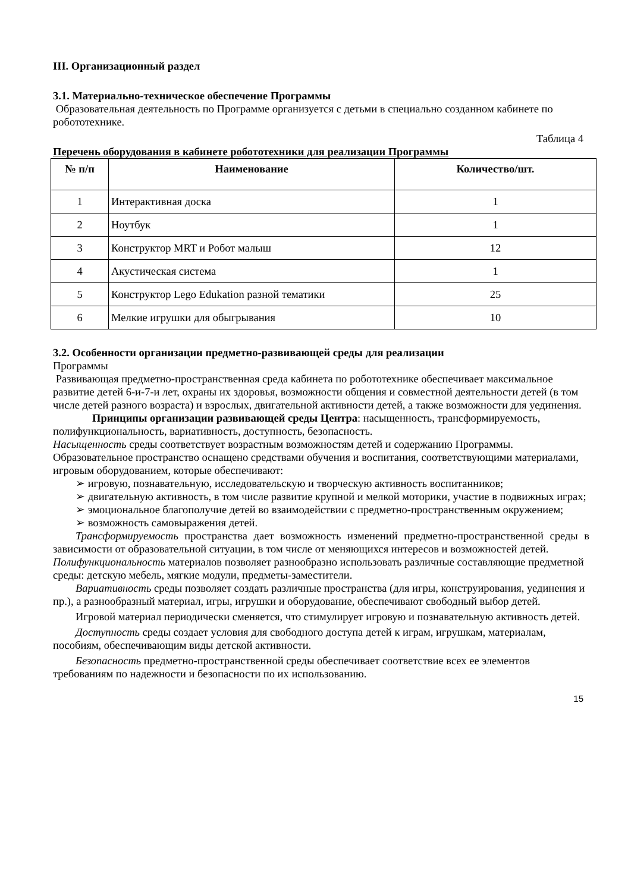III. Организационный раздел
3.1. Материально-техническое обеспечение Программы
Образовательная деятельность по Программе организуется с детьми в специально созданном кабинете по робототехнике.
Таблица 4
Перечень оборудования в кабинете робототехники для реализации Программы
| № п/п | Наименование | Количество/шт. |
| --- | --- | --- |
| 1 | Интерактивная доска | 1 |
| 2 | Ноутбук | 1 |
| 3 | Конструктор MRT и Робот малыш | 12 |
| 4 | Акустическая система | 1 |
| 5 | Конструктор Lego Edukation разной тематики | 25 |
| 6 | Мелкие игрушки для обыгрывания | 10 |
3.2. Особенности организации предметно-развивающей среды для реализации
Программы
Развивающая предметно-пространственная среда кабинета по робототехнике обеспечивает максимальное развитие детей 6-и-7-и лет, охраны их здоровья, возможности общения и совместной деятельности детей (в том числе детей разного возраста) и взрослых, двигательной активности детей, а также возможности для уединения.
Принципы организации развивающей среды Центра: насыщенность, трансформируемость, полифункциональность, вариативность, доступность, безопасность.
Насыщенность среды соответствует возрастным возможностям детей и содержанию Программы. Образовательное пространство оснащено средствами обучения и воспитания, соответствующими материалами, игровым оборудованием, которые обеспечивают:
➢ игровую, познавательную, исследовательскую и творческую активность воспитанников;
➢ двигательную активность, в том числе развитие крупной и мелкой моторики, участие в подвижных играх;
➢ эмоциональное благополучие детей во взаимодействии с предметно-пространственным окружением;
➢ возможность самовыражения детей.
Трансформируемость пространства дает возможность изменений предметно-пространственной среды в зависимости от образовательной ситуации, в том числе от меняющихся интересов и возможностей детей.
Полифункциональность материалов позволяет разнообразно использовать различные составляющие предметной среды: детскую мебель, мягкие модули, предметы-заместители.
Вариативность среды позволяет создать различные пространства (для игры, конструирования, уединения и пр.), а разнообразный материал, игры, игрушки и оборудование, обеспечивают свободный выбор детей.
Игровой материал периодически сменяется, что стимулирует игровую и познавательную активность детей.
Доступность среды создает условия для свободного доступа детей к играм, игрушкам, материалам, пособиям, обеспечивающим виды детской активности.
Безопасность предметно-пространственной среды обеспечивает соответствие всех ее элементов требованиям по надежности и безопасности по их использованию.
15